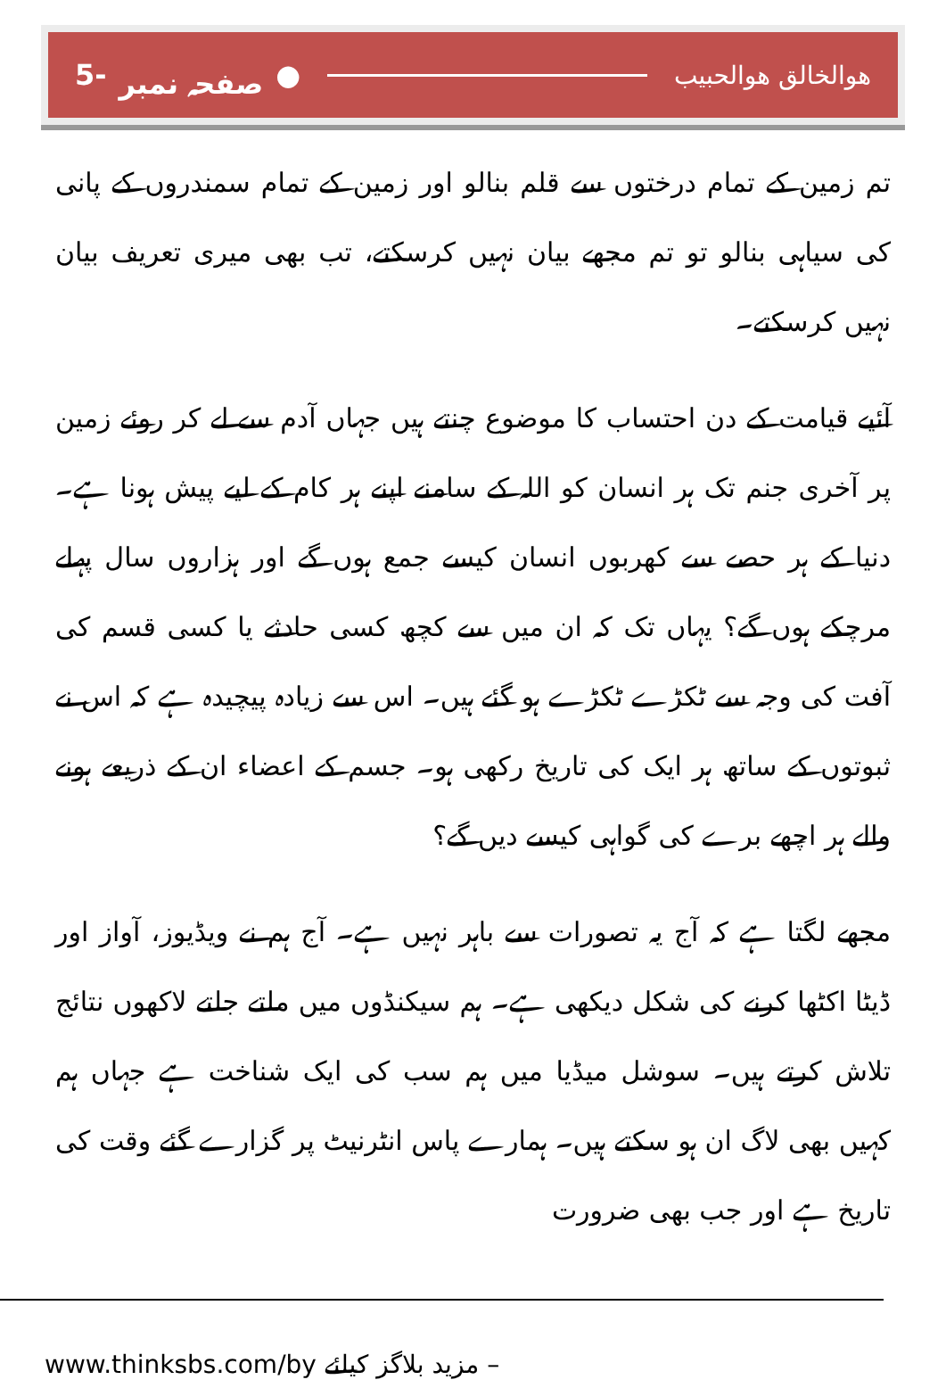5- صفحہ نمبر ● هوالخالق هوالحبیب
تم زمین کے تمام درختوں سے قلم بنالو اور زمین کے تمام سمندروں کے پانی کی سیاہی بنالو تو تم مجھے بیان نہیں کرسکتے، تب بھی میری تعریف بیان نہیں کرسکتے۔
آئیے قیامت کے دن احتساب کا موضوع چنتے ہیں جہاں آدم سے لے کر روئے زمین پر آخری جنم تک ہر انسان کو اللہ کے سامنے اپنے ہر کام کے لیے پیش ہونا ہے۔ دنیا کے ہر حصے سے کھربوں انسان کیسے جمع ہوں گے اور ہزاروں سال پہلے مرچکے ہوں گے؟ یہاں تک کہ ان میں سے کچھ کسی حادثے یا کسی قسم کی آفت کی وجہ سے ٹکڑے ٹکڑے ہو گئے ہیں۔ اس سے زیادہ پیچیدہ ہے کہ اس نے ثبوتوں کے ساتھ ہر ایک کی تاریخ رکھی ہو۔ جسم کے اعضاء ان کے ذریعے ہونے والے ہر اچھے برے کی گواہی کیسے دیں گے؟
مجھے لگتا ہے کہ آج یہ تصورات سے باہر نہیں ہے۔ آج ہم نے ویڈیوز، آواز اور ڈیٹا اکٹھا کرنے کی شکل دیکھی ہے۔ ہم سیکنڈوں میں ملتے جلتے لاکھوں نتائج تلاش کرتے ہیں۔ سوشل میڈیا میں ہم سب کی ایک شناخت ہے جہاں ہم کہیں بھی لاگ ان ہو سکتے ہیں۔ ہمارے پاس انٹرنیٹ پر گزارے گئے وقت کی تاریخ ہے اور جب بھی ضرورت
www.thinksbs.com/by مزید بلاگز کیلئے –